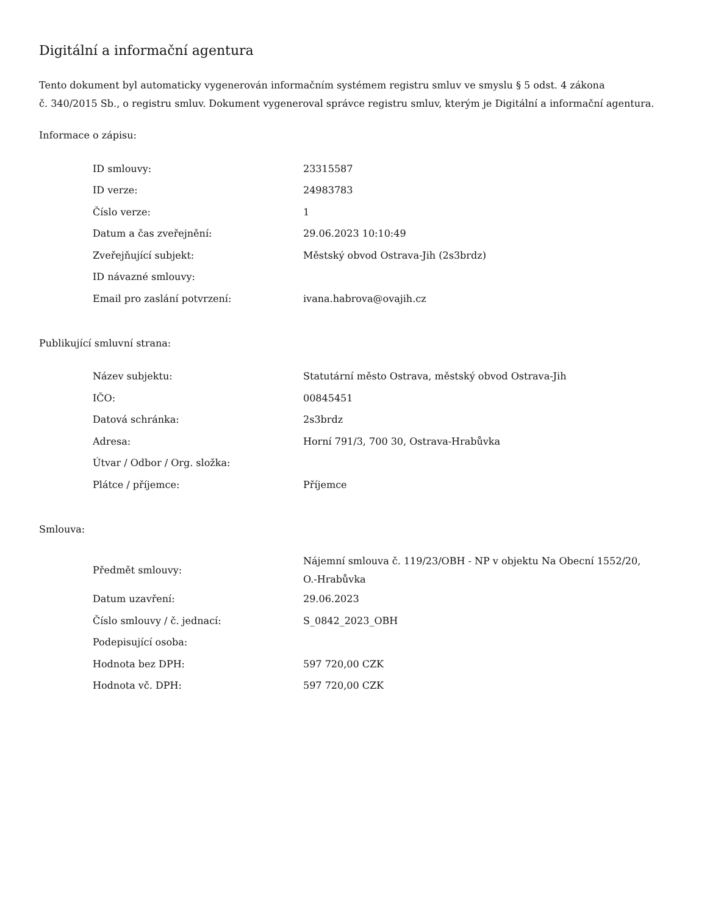Digitální a informační agentura
Tento dokument byl automaticky vygenerován informačním systémem registru smluv ve smyslu § 5 odst. 4 zákona
č. 340/2015 Sb., o registru smluv. Dokument vygeneroval správce registru smluv, kterým je Digitální a informační agentura.
Informace o zápisu:
| ID smlouvy: | 23315587 |
| ID verze: | 24983783 |
| Číslo verze: | 1 |
| Datum a čas zveřejnění: | 29.06.2023 10:10:49 |
| Zveřejňující subjekt: | Městský obvod Ostrava-Jih (2s3brdz) |
| ID návazné smlouvy: | |
| Email pro zaslání potvrzení: | ivana.habrova@ovajih.cz |
Publikující smluvní strana:
| Název subjektu: | Statutární město Ostrava, městský obvod Ostrava-Jih |
| IČO: | 00845451 |
| Datová schránka: | 2s3brdz |
| Adresa: | Horní 791/3, 700 30, Ostrava-Hrabůvka |
| Útvar / Odbor / Org. složka: | |
| Plátce / příjemce: | Příjemce |
Smlouva:
| Předmět smlouvy: | Nájemní smlouva č. 119/23/OBH - NP v objektu Na Obecní 1552/20, O.-Hrabůvka |
| Datum uzavření: | 29.06.2023 |
| Číslo smlouvy / č. jednací: | S_0842_2023_OBH |
| Podepisující osoba: | |
| Hodnota bez DPH: | 597 720,00 CZK |
| Hodnota vč. DPH: | 597 720,00 CZK |